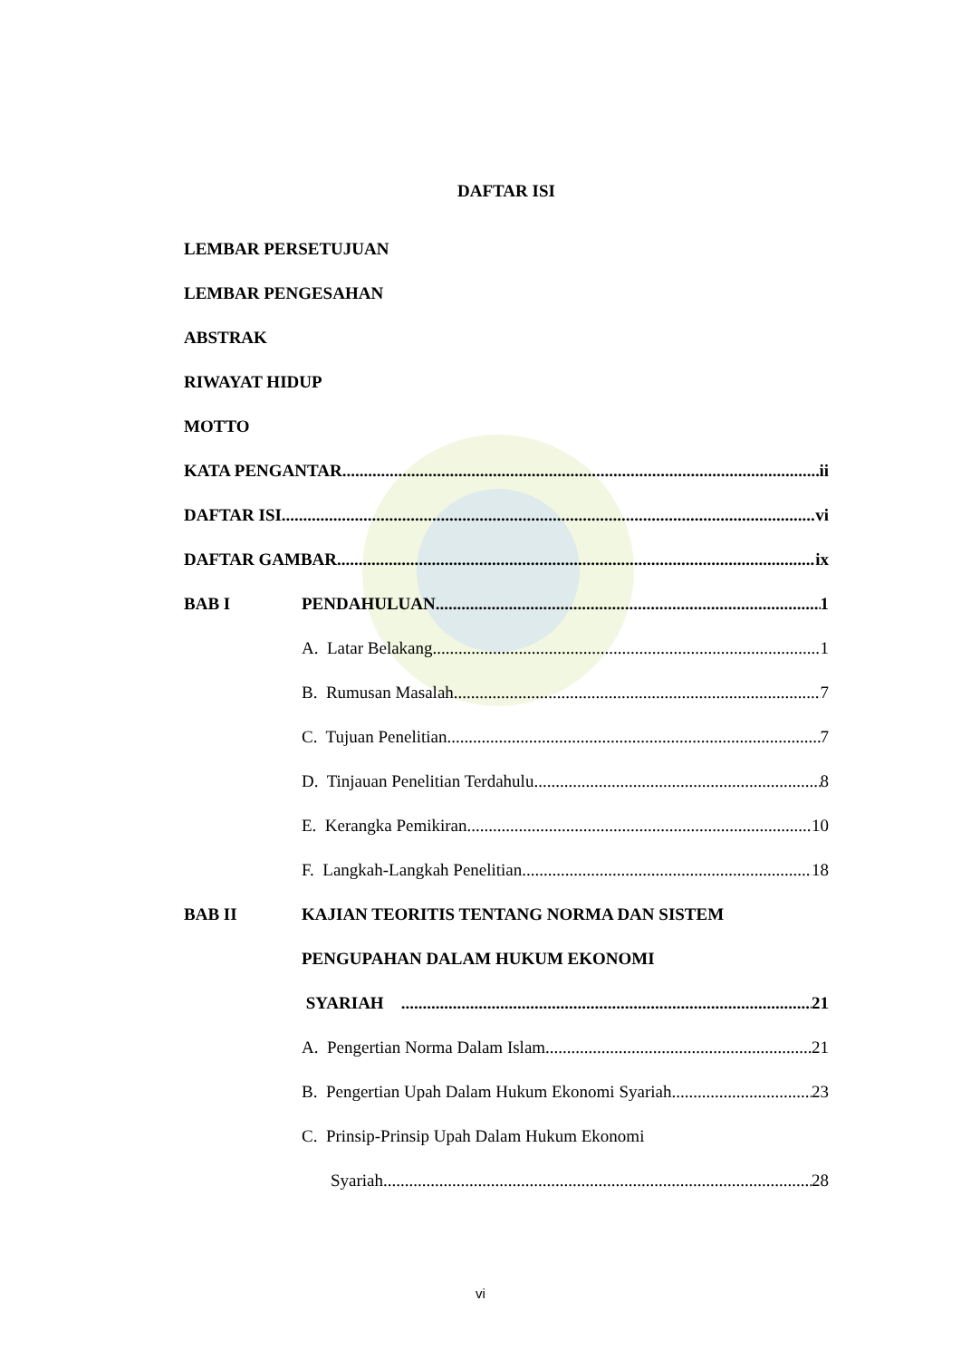DAFTAR ISI
LEMBAR PERSETUJUAN
LEMBAR PENGESAHAN
ABSTRAK
RIWAYAT HIDUP
MOTTO
KATA PENGANTAR ii
DAFTAR ISI vi
DAFTAR GAMBAR ix
BAB I PENDAHULUAN 1
A. Latar Belakang 1
B. Rumusan Masalah 7
C. Tujuan Penelitian 7
D. Tinjauan Penelitian Terdahulu 8
E. Kerangka Pemikiran 10
F. Langkah-Langkah Penelitian 18
BAB II KAJIAN TEORITIS TENTANG NORMA DAN SISTEM
PENGUPAHAN DALAM HUKUM EKONOMI
SYARIAH 21
A. Pengertian Norma Dalam Islam 21
B. Pengertian Upah Dalam Hukum Ekonomi Syariah 23
C. Prinsip-Prinsip Upah Dalam Hukum Ekonomi
Syariah 28
vi